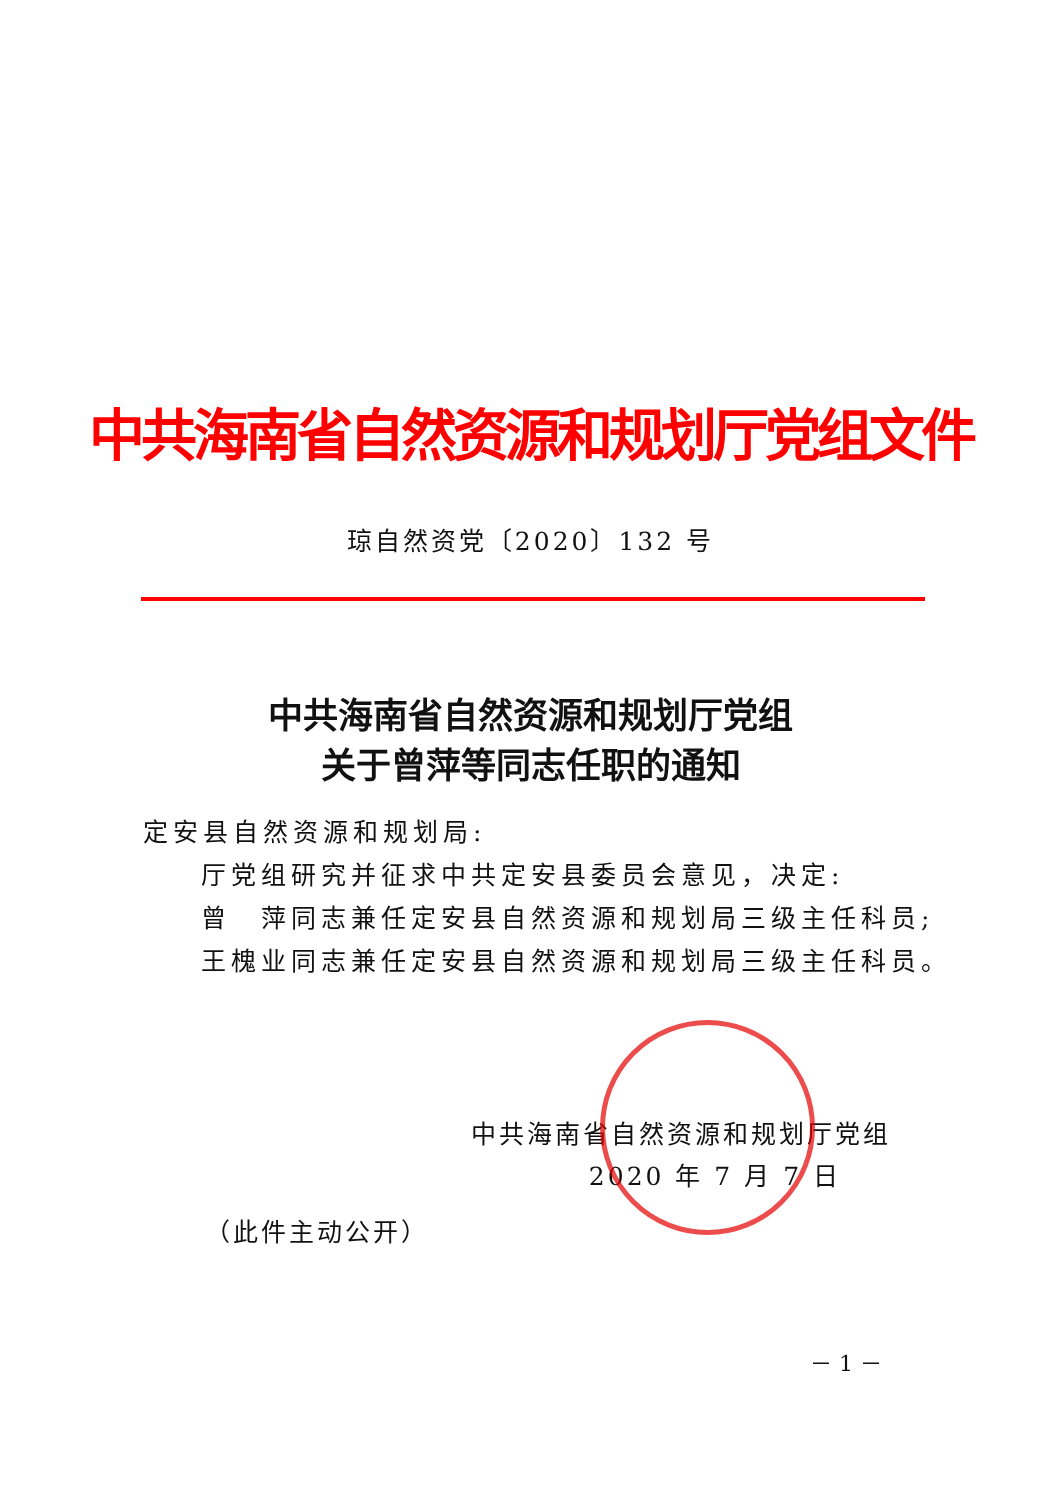中共海南省自然资源和规划厅党组文件
琼自然资党〔2020〕132 号
中共海南省自然资源和规划厅党组
关于曾萍等同志任职的通知
定安县自然资源和规划局:
厅党组研究并征求中共定安县委员会意见，决定:
曾　萍同志兼任定安县自然资源和规划局三级主任科员;
王槐业同志兼任定安县自然资源和规划局三级主任科员。
中共海南省自然资源和规划厅党组
2020 年 7 月 7 日
（此件主动公开）
－ 1 －